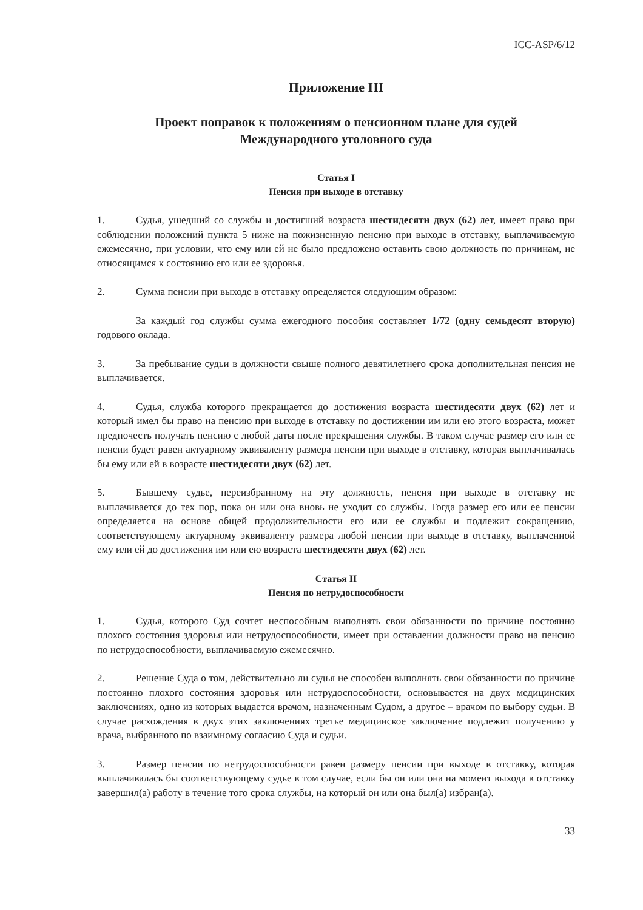ICC-ASP/6/12
Приложение III
Проект поправок к положениям о пенсионном плане для судей
Международного уголовного суда
Статья I
Пенсия при выходе в отставку
1. Судья, ушедший со службы и достигший возраста шестидесяти двух (62) лет, имеет право при соблюдении положений пункта 5 ниже на пожизненную пенсию при выходе в отставку, выплачиваемую ежемесячно, при условии, что ему или ей не было предложено оставить свою должность по причинам, не относящимся к состоянию его или ее здоровья.
2. Сумма пенсии при выходе в отставку определяется следующим образом:
За каждый год службы сумма ежегодного пособия составляет 1/72 (одну семьдесят вторую) годового оклада.
3. За пребывание судьи в должности свыше полного девятилетнего срока дополнительная пенсия не выплачивается.
4. Судья, служба которого прекращается до достижения возраста шестидесяти двух (62) лет и который имел бы право на пенсию при выходе в отставку по достижении им или ею этого возраста, может предпочесть получать пенсию с любой даты после прекращения службы. В таком случае размер его или ее пенсии будет равен актуарному эквиваленту размера пенсии при выходе в отставку, которая выплачивалась бы ему или ей в возрасте шестидесяти двух (62) лет.
5. Бывшему судье, переизбранному на эту должность, пенсия при выходе в отставку не выплачивается до тех пор, пока он или она вновь не уходит со службы. Тогда размер его или ее пенсии определяется на основе общей продолжительности его или ее службы и подлежит сокращению, соответствующему актуарному эквиваленту размера любой пенсии при выходе в отставку, выплаченной ему или ей до достижения им или ею возраста шестидесяти двух (62) лет.
Статья II
Пенсия по нетрудоспособности
1. Судья, которого Суд сочтет неспособным выполнять свои обязанности по причине постоянно плохого состояния здоровья или нетрудоспособности, имеет при оставлении должности право на пенсию по нетрудоспособности, выплачиваемую ежемесячно.
2. Решение Суда о том, действительно ли судья не способен выполнять свои обязанности по причине постоянно плохого состояния здоровья или нетрудоспособности, основывается на двух медицинских заключениях, одно из которых выдается врачом, назначенным Судом, а другое – врачом по выбору судьи. В случае расхождения в двух этих заключениях третье медицинское заключение подлежит получению у врача, выбранного по взаимному согласию Суда и судьи.
3. Размер пенсии по нетрудоспособности равен размеру пенсии при выходе в отставку, которая выплачивалась бы соответствующему судье в том случае, если бы он или она на момент выхода в отставку завершил(а) работу в течение того срока службы, на который он или она был(а) избран(а).
33